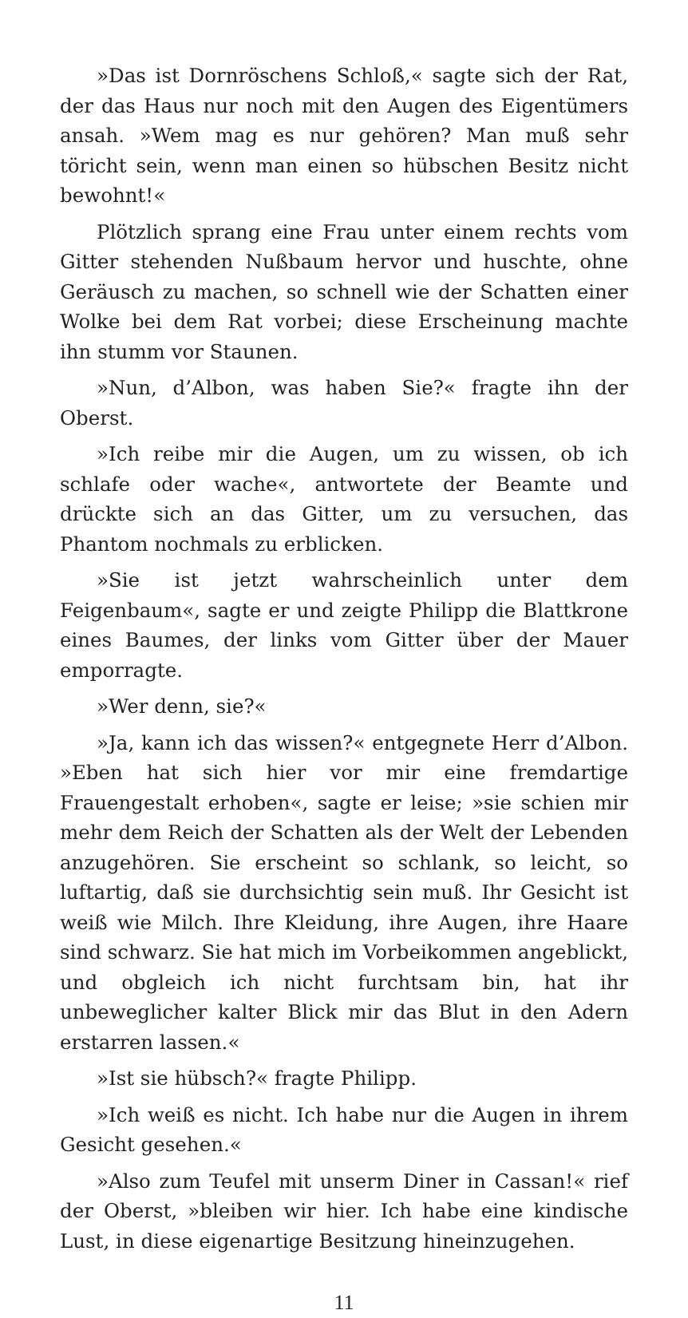»Das ist Dornröschens Schloß,« sagte sich der Rat, der das Haus nur noch mit den Augen des Eigentümers ansah. »Wem mag es nur gehören? Man muß sehr töricht sein, wenn man einen so hübschen Besitz nicht bewohnt!«
Plötzlich sprang eine Frau unter einem rechts vom Gitter stehenden Nußbaum hervor und huschte, ohne Geräusch zu machen, so schnell wie der Schatten einer Wolke bei dem Rat vorbei; diese Erscheinung machte ihn stumm vor Staunen.
»Nun, d’Albon, was haben Sie?« fragte ihn der Oberst.
»Ich reibe mir die Augen, um zu wissen, ob ich schlafe oder wache«, antwortete der Beamte und drückte sich an das Gitter, um zu versuchen, das Phantom nochmals zu erblicken.
»Sie ist jetzt wahrscheinlich unter dem Feigenbaum«, sagte er und zeigte Philipp die Blattkrone eines Baumes, der links vom Gitter über der Mauer emporragte.
»Wer denn, sie?«
»Ja, kann ich das wissen?« entgegnete Herr d’Albon. »Eben hat sich hier vor mir eine fremdartige Frauengestalt erhoben«, sagte er leise; »sie schien mir mehr dem Reich der Schatten als der Welt der Lebenden anzugehören. Sie erscheint so schlank, so leicht, so luftartig, daß sie durchsichtig sein muß. Ihr Gesicht ist weiß wie Milch. Ihre Kleidung, ihre Augen, ihre Haare sind schwarz. Sie hat mich im Vorbeikommen angeblickt, und obgleich ich nicht furchtsam bin, hat ihr unbeweglicher kalter Blick mir das Blut in den Adern erstarren lassen.«
»Ist sie hübsch?« fragte Philipp.
»Ich weiß es nicht. Ich habe nur die Augen in ihrem Gesicht gesehen.«
»Also zum Teufel mit unserm Diner in Cassan!« rief der Oberst, »bleiben wir hier. Ich habe eine kindische Lust, in diese eigenartige Besitzung hineinzugehen.
11